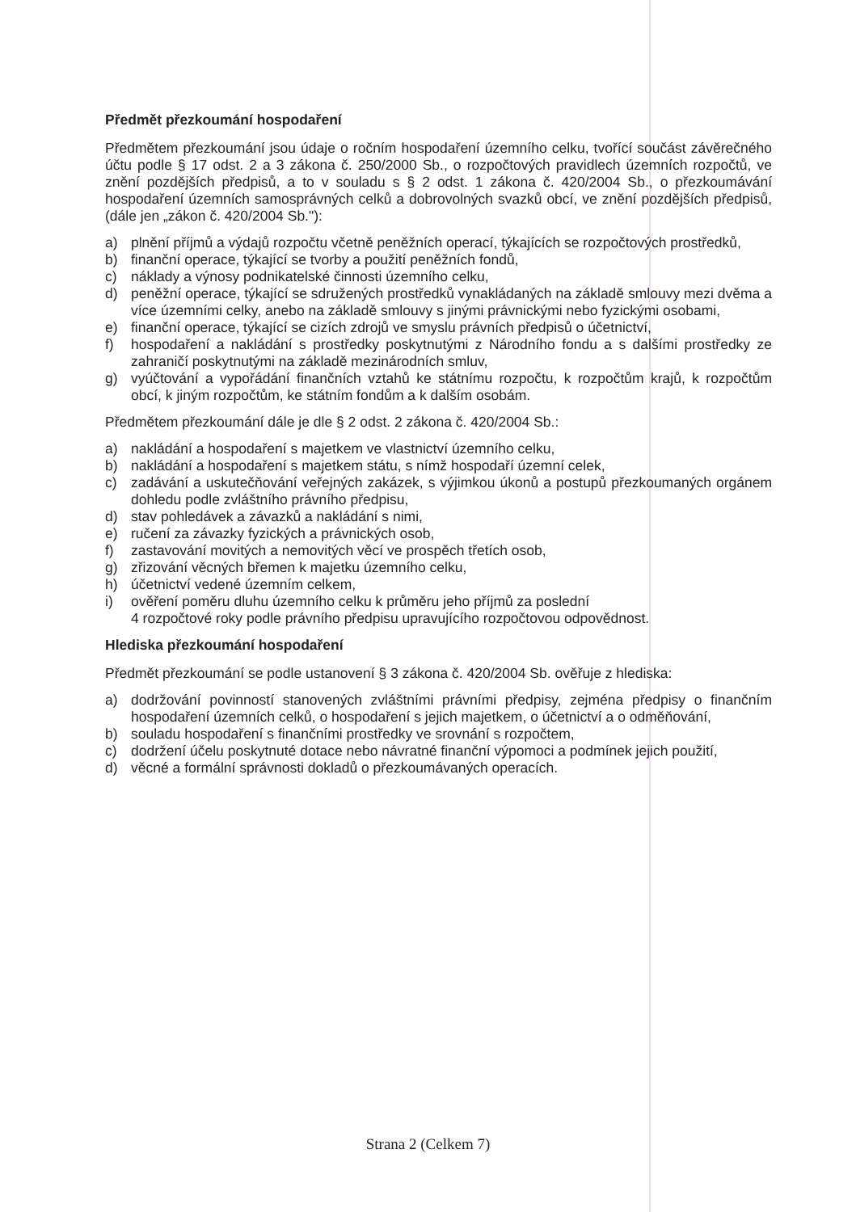Předmět přezkoumání hospodaření
Předmětem přezkoumání jsou údaje o ročním hospodaření územního celku, tvořící součást závěrečného účtu podle § 17 odst. 2 a 3 zákona č. 250/2000 Sb., o rozpočtových pravidlech územních rozpočtů, ve znění pozdějších předpisů, a to v souladu s § 2 odst. 1 zákona č. 420/2004 Sb., o přezkoumávání hospodaření územních samosprávných celků a dobrovolných svazků obcí, ve znění pozdějších předpisů, (dále jen „zákon č. 420/2004 Sb."):
a) plnění příjmů a výdajů rozpočtu včetně peněžních operací, týkajících se rozpočtových prostředků,
b) finanční operace, týkající se tvorby a použití peněžních fondů,
c) náklady a výnosy podnikatelské činnosti územního celku,
d) peněžní operace, týkající se sdružených prostředků vynakládaných na základě smlouvy mezi dvěma a více územními celky, anebo na základě smlouvy s jinými právnickými nebo fyzickými osobami,
e) finanční operace, týkající se cizích zdrojů ve smyslu právních předpisů o účetnictví,
f) hospodaření a nakládání s prostředky poskytnutými z Národního fondu a s dalšími prostředky ze zahraničí poskytnutými na základě mezinárodních smluv,
g) vyúčtování a vypořádání finančních vztahů ke státnímu rozpočtu, k rozpočtům krajů, k rozpočtům obcí, k jiným rozpočtům, ke státním fondům a k dalším osobám.
Předmětem přezkoumání dále je dle § 2 odst. 2 zákona č. 420/2004 Sb.:
a) nakládání a hospodaření s majetkem ve vlastnictví územního celku,
b) nakládání a hospodaření s majetkem státu, s nímž hospodaří územní celek,
c) zadávání a uskutečňování veřejných zakázek, s výjimkou úkonů a postupů přezkoumaných orgánem dohledu podle zvláštního právního předpisu,
d) stav pohledávek a závazků a nakládání s nimi,
e) ručení za závazky fyzických a právnických osob,
f) zastavování movitých a nemovitých věcí ve prospěch třetích osob,
g) zřizování věcných břemen k majetku územního celku,
h) účetnictví vedené územním celkem,
i) ověření poměru dluhu územního celku k průměru jeho příjmů za poslední
4 rozpočtové roky podle právního předpisu upravujícího rozpočtovou odpovědnost.
Hlediska přezkoumání hospodaření
Předmět přezkoumání se podle ustanovení § 3 zákona č. 420/2004 Sb. ověřuje z hlediska:
a) dodržování povinností stanovených zvláštními právními předpisy, zejména předpisy o finančním hospodaření územních celků, o hospodaření s jejich majetkem, o účetnictví a o odměňování,
b) souladu hospodaření s finančními prostředky ve srovnání s rozpočtem,
c) dodržení účelu poskytnuté dotace nebo návratné finanční výpomoci a podmínek jejich použití,
d) věcné a formální správnosti dokladů o přezkoumávaných operacích.
Strana 2 (Celkem 7)